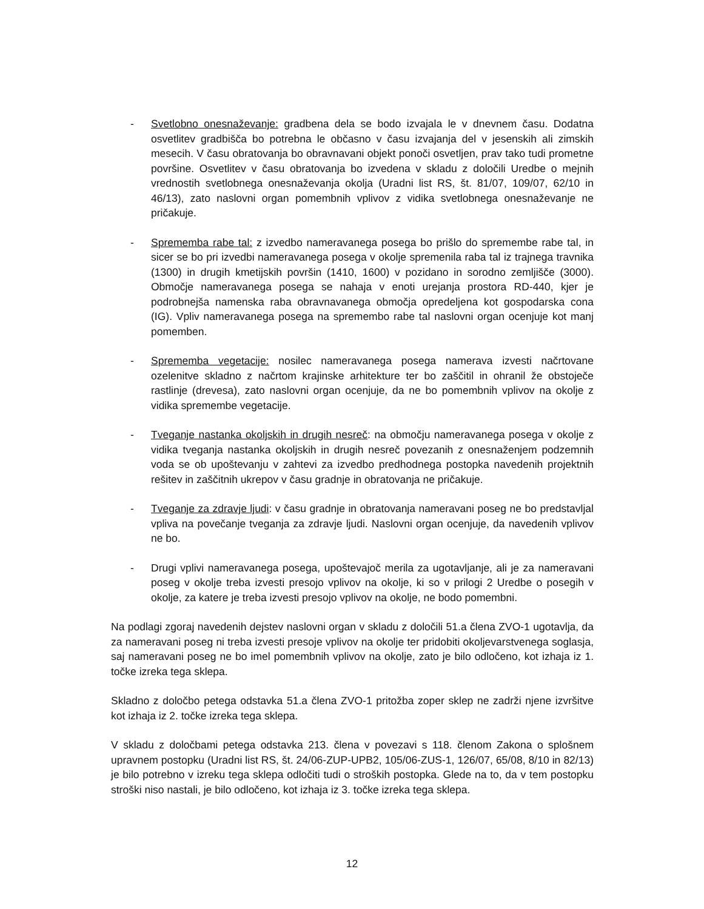- Svetlobno onesnaževanje: gradbena dela se bodo izvajala le v dnevnem času. Dodatna osvetlitev gradbišča bo potrebna le občasno v času izvajanja del v jesenskih ali zimskih mesecih. V času obratovanja bo obravnavani objekt ponoči osvetljen, prav tako tudi prometne površine. Osvetlitev v času obratovanja bo izvedena v skladu z določili Uredbe o mejnih vrednostih svetlobnega onesnaževanja okolja (Uradni list RS, št. 81/07, 109/07, 62/10 in 46/13), zato naslovni organ pomembnih vplivov z vidika svetlobnega onesnaževanje ne pričakuje.
- Sprememba rabe tal: z izvedbo nameravanega posega bo prišlo do spremembe rabe tal, in sicer se bo pri izvedbi nameravanega posega v okolje spremenila raba tal iz trajnega travnika (1300) in drugih kmetijskih površin (1410, 1600) v pozidano in sorodno zemljišče (3000). Območje nameravanega posega se nahaja v enoti urejanja prostora RD-440, kjer je podrobnejša namenska raba obravnavanega območja opredeljena kot gospodarska cona (IG). Vpliv nameravanega posega na spremembo rabe tal naslovni organ ocenjuje kot manj pomemben.
- Sprememba vegetacije: nosilec nameravanega posega namerava izvesti načrtovane ozelenitve skladno z načrtom krajinske arhitekture ter bo zaščitil in ohranil že obstoječe rastlinje (drevesa), zato naslovni organ ocenjuje, da ne bo pomembnih vplivov na okolje z vidika spremembe vegetacije.
- Tveganje nastanka okoljskih in drugih nesreč: na območju nameravanega posega v okolje z vidika tveganja nastanka okoljskih in drugih nesreč povezanih z onesnaženjem podzemnih voda se ob upoštevanju v zahtevi za izvedbo predhodnega postopka navedenih projektnih rešitev in zaščitnih ukrepov v času gradnje in obratovanja ne pričakuje.
- Tveganje za zdravje ljudi: v času gradnje in obratovanja nameravani poseg ne bo predstavljal vpliva na povečanje tveganja za zdravje ljudi. Naslovni organ ocenjuje, da navedenih vplivov ne bo.
- Drugi vplivi nameravanega posega, upoštevajoč merila za ugotavljanje, ali je za nameravani poseg v okolje treba izvesti presojo vplivov na okolje, ki so v prilogi 2 Uredbe o posegih v okolje, za katere je treba izvesti presojo vplivov na okolje, ne bodo pomembni.
Na podlagi zgoraj navedenih dejstev naslovni organ v skladu z določili 51.a člena ZVO-1 ugotavlja, da za nameravani poseg ni treba izvesti presoje vplivov na okolje ter pridobiti okoljevarstvenega soglasja, saj nameravani poseg ne bo imel pomembnih vplivov na okolje, zato je bilo odločeno, kot izhaja iz 1. točke izreka tega sklepa.
Skladno z določbo petega odstavka 51.a člena ZVO-1 pritožba zoper sklep ne zadrži njene izvršitve kot izhaja iz 2. točke izreka tega sklepa.
V skladu z določbami petega odstavka 213. člena v povezavi s 118. členom Zakona o splošnem upravnem postopku (Uradni list RS, št. 24/06-ZUP-UPB2, 105/06-ZUS-1, 126/07, 65/08, 8/10 in 82/13) je bilo potrebno v izreku tega sklepa odločiti tudi o stroških postopka. Glede na to, da v tem postopku stroški niso nastali, je bilo odločeno, kot izhaja iz 3. točke izreka tega sklepa.
12